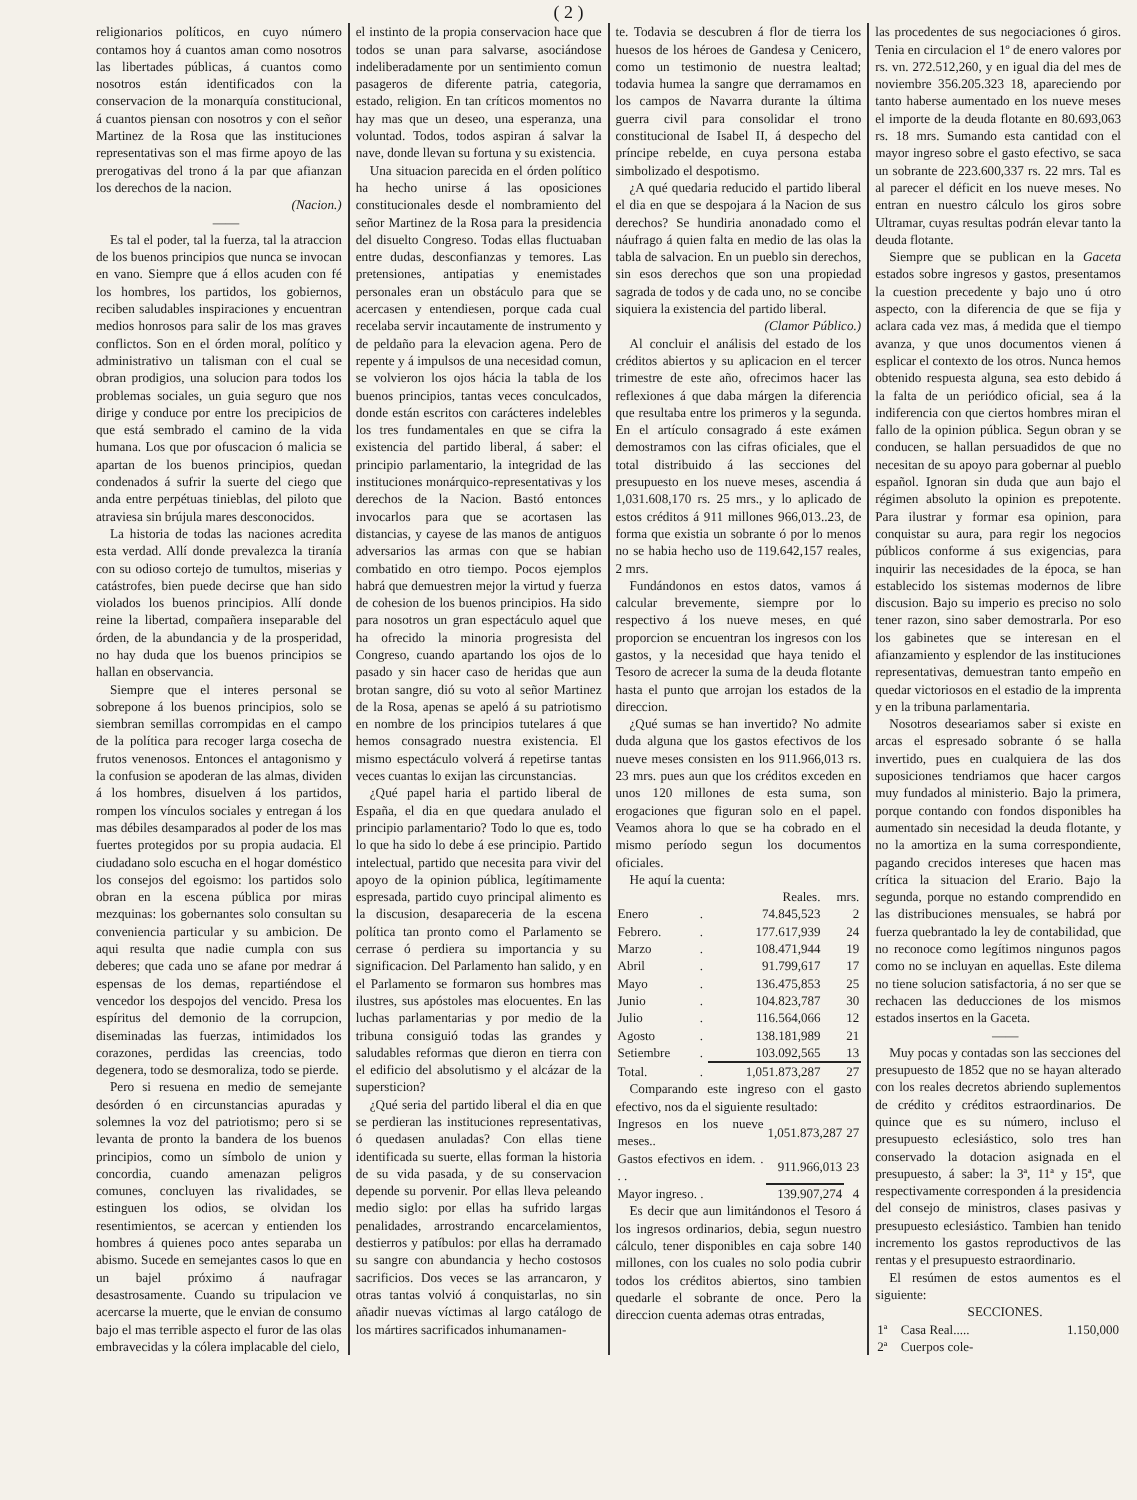( 2 )
religionarios políticos, en cuyo número contamos hoy á cuantos aman como nosotros las libertades públicas, á cuantos como nosotros están identificados con la conservacion de la monarquía constitucional, á cuantos piensan con nosotros y con el señor Martinez de la Rosa que las instituciones representativas son el mas firme apoyo de las prerogativas del trono á la par que afianzan los derechos de la nacion.
(Nacion.)
——
Es tal el poder, tal la fuerza, tal la atraccion de los buenos principios que nunca se invocan en vano. Siempre que á ellos acuden con fé los hombres, los partidos, los gobiernos, reciben saludables inspiraciones y encuentran medios honrosos para salir de los mas graves conflictos. Son en el órden moral, político y administrativo un talisman con el cual se obran prodigios, una solucion para todos los problemas sociales, un guia seguro que nos dirige y conduce por entre los precipicios de que está sembrado el camino de la vida humana. Los que por ofuscacion ó malicia se apartan de los buenos principios, quedan condenados á sufrir la suerte del ciego que anda entre perpétuas tinieblas, del piloto que atraviesa sin brújula mares desconocidos.
La historia de todas las naciones acredita esta verdad. Allí donde prevalezca la tiranía con su odioso cortejo de tumultos, miserias y catástrofes, bien puede decirse que han sido violados los buenos principios. Allí donde reine la libertad, compañera inseparable del órden, de la abundancia y de la prosperidad, no hay duda que los buenos principios se hallan en observancia.
Siempre que el interes personal se sobrepone á los buenos principios, solo se siembran semillas corrompidas en el campo de la política para recoger larga cosecha de frutos venenosos. Entonces el antagonismo y la confusion se apoderan de las almas, dividen á los hombres, disuelven á los partidos, rompen los vínculos sociales y entregan á los mas débiles desamparados al poder de los mas fuertes protegidos por su propia audacia. El ciudadano solo escucha en el hogar doméstico los consejos del egoismo: los partidos solo obran en la escena pública por miras mezquinas: los gobernantes solo consultan su conveniencia particular y su ambicion. De aqui resulta que nadie cumpla con sus deberes; que cada uno se afane por medrar á espensas de los demas, repartiéndose el vencedor los despojos del vencido. Presa los espíritus del demonio de la corrupcion, diseminadas las fuerzas, intimidados los corazones, perdidas las creencias, todo degenera, todo se desmoraliza, todo se pierde.
Pero si resuena en medio de semejante desórden ó en circunstancias apuradas y solemnes la voz del patriotismo; pero si se levanta de pronto la bandera de los buenos principios, como un símbolo de union y concordia, cuando amenazan peligros comunes, concluyen las rivalidades, se estinguen los odios, se olvidan los resentimientos, se acercan y entienden los hombres á quienes poco antes separaba un abismo. Sucede en semejantes casos lo que en un bajel próximo á naufragar desastrosamente. Cuando su tripulacion ve acercarse la muerte, que le envian de consumo bajo el mas terrible aspecto el furor de las olas embravecidas y la cólera implacable del cielo,
el instinto de la propia conservacion hace que todos se unan para salvarse, asociándose indeliberadamente por un sentimiento comun pasageros de diferente patria, categoria, estado, religion. En tan críticos momentos no hay mas que un deseo, una esperanza, una voluntad. Todos, todos aspiran á salvar la nave, donde llevan su fortuna y su existencia.
Una situacion parecida en el órden político ha hecho unirse á las oposiciones constitucionales desde el nombramiento del señor Martinez de la Rosa para la presidencia del disuelto Congreso. Todas ellas fluctuaban entre dudas, desconfianzas y temores. Las pretensiones, antipatias y enemistades personales eran un obstáculo para que se acercasen y entendiesen, porque cada cual recelaba servir incautamente de instrumento y de peldaño para la elevacion agena. Pero de repente y á impulsos de una necesidad comun, se volvieron los ojos hácia la tabla de los buenos principios, tantas veces conculcados, donde están escritos con carácteres indelebles los tres fundamentales en que se cifra la existencia del partido liberal, á saber: el principio parlamentario, la integridad de las instituciones monárquico-representativas y los derechos de la Nacion. Bastó entonces invocarlos para que se acortasen las distancias, y cayese de las manos de antiguos adversarios las armas con que se habian combatido en otro tiempo. Pocos ejemplos habrá que demuestren mejor la virtud y fuerza de cohesion de los buenos principios. Ha sido para nosotros un gran espectáculo aquel que ha ofrecido la minoria progresista del Congreso, cuando apartando los ojos de lo pasado y sin hacer caso de heridas que aun brotan sangre, dió su voto al señor Martinez de la Rosa, apenas se apeló á su patriotismo en nombre de los principios tutelares á que hemos consagrado nuestra existencia. El mismo espectáculo volverá á repetirse tantas veces cuantas lo exijan las circunstancias.
¿Qué papel haria el partido liberal de España, el dia en que quedara anulado el principio parlamentario? Todo lo que es, todo lo que ha sido lo debe á ese principio. Partido intelectual, partido que necesita para vivir del apoyo de la opinion pública, legítimamente espresada, partido cuyo principal alimento es la discusion, desapareceria de la escena política tan pronto como el Parlamento se cerrase ó perdiera su importancia y su significacion. Del Parlamento han salido, y en el Parlamento se formaron sus hombres mas ilustres, sus apóstoles mas elocuentes. En las luchas parlamentarias y por medio de la tribuna consiguió todas las grandes y saludables reformas que dieron en tierra con el edificio del absolutismo y el alcázar de la supersticion?
¿Qué seria del partido liberal el dia en que se perdieran las instituciones representativas, ó quedasen anuladas? Con ellas tiene identificada su suerte, ellas forman la historia de su vida pasada, y de su conservacion depende su porvenir. Por ellas lleva peleando medio siglo: por ellas ha sufrido largas penalidades, arrostrando encarcelamientos, destierros y patíbulos: por ellas ha derramado su sangre con abundancia y hecho costosos sacrificios. Dos veces se las arrancaron, y otras tantas volvió á conquistarlas, no sin añadir nuevas víctimas al largo catálogo de los mártires sacrificados inhumanamen-
te. Todavia se descubren á flor de tierra los huesos de los héroes de Gandesa y Cenicero, como un testimonio de nuestra lealtad; todavia humea la sangre que derramamos en los campos de Navarra durante la última guerra civil para consolidar el trono constitucional de Isabel II, á despecho del príncipe rebelde, en cuya persona estaba simbolizado el despotismo.
¿A qué quedaria reducido el partido liberal el dia en que se despojara á la Nacion de sus derechos? Se hundiria anonadado como el náufrago á quien falta en medio de las olas la tabla de salvacion. En un pueblo sin derechos, sin esos derechos que son una propiedad sagrada de todos y de cada uno, no se concibe siquiera la existencia del partido liberal.
(Clamor Público.)
Al concluir el análisis del estado de los créditos abiertos y su aplicacion en el tercer trimestre de este año, ofrecimos hacer las reflexiones á que daba márgen la diferencia que resultaba entre los primeros y la segunda. En el artículo consagrado á este exámen demostramos con las cifras oficiales, que el total distribuido á las secciones del presupuesto en los nueve meses, ascendia á 1,031.608,170 rs. 25 mrs., y lo aplicado de estos créditos á 911 millones 966,013..23, de forma que existia un sobrante ó por lo menos no se habia hecho uso de 119.642,157 reales, 2 mrs.
Fundándonos en estos datos, vamos á calcular brevemente, siempre por lo respectivo á los nueve meses, en qué proporcion se encuentran los ingresos con los gastos, y la necesidad que haya tenido el Tesoro de acrecer la suma de la deuda flotante hasta el punto que arrojan los estados de la direccion.
¿Qué sumas se han invertido? No admite duda alguna que los gastos efectivos de los nueve meses consisten en los 911.966,013 rs. 23 mrs. pues aun que los créditos exceden en unos 120 millones de esta suma, son erogaciones que figuran solo en el papel. Veamos ahora lo que se ha cobrado en el mismo período segun los documentos oficiales.
He aquí la cuenta:
| | | Reales. | mrs. |
| --- | --- | --- | --- |
| Enero | . | 74.845,523 | 2 |
| Febrero. | . | 177.617,939 | 24 |
| Marzo | . | 108.471,944 | 19 |
| Abril | . | 91.799,617 | 17 |
| Mayo | . | 136.475,853 | 25 |
| Junio | . | 104.823,787 | 30 |
| Julio | . | 116.564,066 | 12 |
| Agosto | . | 138.181,989 | 21 |
| Setiembre | . | 103.092,565 | 13 |
| Total. | . | 1,051.873,287 | 27 |
Comparando este ingreso con el gasto efectivo, nos da el siguiente resultado:
| Ingresos en los nueve meses.. | 1,051.873,287 | 27 |
| Gastos efectivos en idem. . . . | 911.966,013 | 23 |
| Mayor ingreso. . | 139.907,274 | 4 |
Es decir que aun limitándonos el Tesoro á los ingresos ordinarios, debia, segun nuestro cálculo, tener disponibles en caja sobre 140 millones, con los cuales no solo podia cubrir todos los créditos abiertos, sino tambien quedarle el sobrante de once. Pero la direccion cuenta ademas otras entradas,
las procedentes de sus negociaciones ó giros. Tenia en circulacion el 1º de enero valores por rs. vn. 272.512,260, y en igual dia del mes de noviembre 356.205.323 18, apareciendo por tanto haberse aumentado en los nueve meses el importe de la deuda flotante en 80.693,063 rs. 18 mrs. Sumando esta cantidad con el mayor ingreso sobre el gasto efectivo, se saca un sobrante de 223.600,337 rs. 22 mrs. Tal es al parecer el déficit en los nueve meses. No entran en nuestro cálculo los giros sobre Ultramar, cuyas resultas podrán elevar tanto la deuda flotante.
Siempre que se publican en la Gaceta estados sobre ingresos y gastos, presentamos la cuestion precedente y bajo uno ú otro aspecto, con la diferencia de que se fija y aclara cada vez mas, á medida que el tiempo avanza, y que unos documentos vienen á esplicar el contexto de los otros. Nunca hemos obtenido respuesta alguna, sea esto debido á la falta de un periódico oficial, sea á la indiferencia con que ciertos hombres miran el fallo de la opinion pública. Segun obran y se conducen, se hallan persuadidos de que no necesitan de su apoyo para gobernar al pueblo español. Ignoran sin duda que aun bajo el régimen absoluto la opinion es prepotente. Para ilustrar y formar esa opinion, para conquistar su aura, para regir los negocios públicos conforme á sus exigencias, para inquirir las necesidades de la época, se han establecido los sistemas modernos de libre discusion. Bajo su imperio es preciso no solo tener razon, sino saber demostrarla. Por eso los gabinetes que se interesan en el afianzamiento y esplendor de las instituciones representativas, demuestran tanto empeño en quedar victoriosos en el estadio de la imprenta y en la tribuna parlamentaria.
Nosotros deseariamos saber si existe en arcas el espresado sobrante ó se halla invertido, pues en cualquiera de las dos suposiciones tendriamos que hacer cargos muy fundados al ministerio. Bajo la primera, porque contando con fondos disponibles ha aumentado sin necesidad la deuda flotante, y no la amortiza en la suma correspondiente, pagando crecidos intereses que hacen mas crítica la situacion del Erario. Bajo la segunda, porque no estando comprendido en las distribuciones mensuales, se habrá por fuerza quebrantado la ley de contabilidad, que no reconoce como legítimos ningunos pagos como no se incluyan en aquellas. Este dilema no tiene solucion satisfactoria, á no ser que se rechacen las deducciones de los mismos estados insertos en la Gaceta.
——
Muy pocas y contadas son las secciones del presupuesto de 1852 que no se hayan alterado con los reales decretos abriendo suplementos de crédito y créditos estraordinarios. De quince que es su número, incluso el presupuesto eclesiástico, solo tres han conservado la dotacion asignada en el presupuesto, á saber: la 3ª, 11ª y 15ª, que respectivamente corresponden á la presidencia del consejo de ministros, clases pasivas y presupuesto eclesiástico. Tambien han tenido incremento los gastos reproductivos de las rentas y el presupuesto estraordinario.
El resúmen de estos aumentos es el siguiente:
SECCIONES.
| 1ª | Casa Real..... | 1.150,000 |
| 2ª | Cuerpos cole- | |